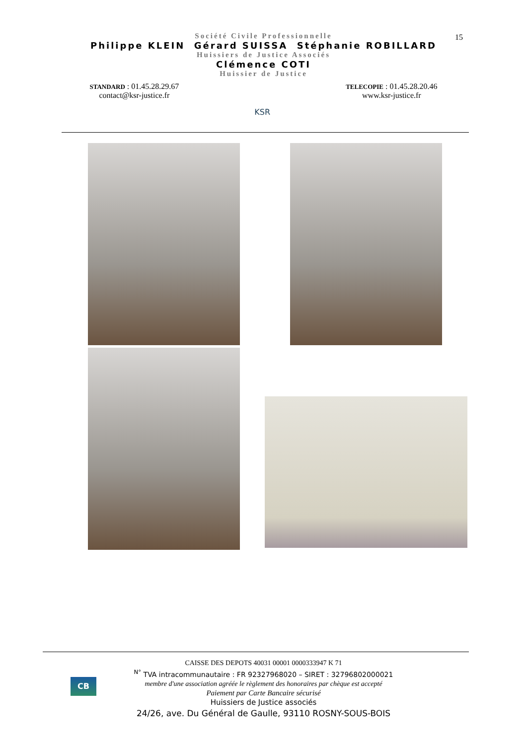15
Société Civile Professionnelle
Philippe KLEIN Gérard SUISSA Stéphanie ROBILLARD
Huissiers de Justice Associés
Clémence COTI
Huissier de Justice
STANDARD : 01.45.28.29.67
contact@ksr-justice.fr
KSR
TELECOPIE : 01.45.28.20.46
www.ksr-justice.fr
CB
CAISSE DES DEPOTS 40031 00001 0000333947 K 71
<sup>N°</sup> TVA intracommunautaire : FR 92327968020 – SIRET : 32796802000021
membre d'une association agréée le règlement des honoraires par chèque est accepté
Paiement par Carte Bancaire sécurisé
Huissiers de Justice associés
24/26, ave. Du Général de Gaulle, 93110 ROSNY-SOUS-BOIS